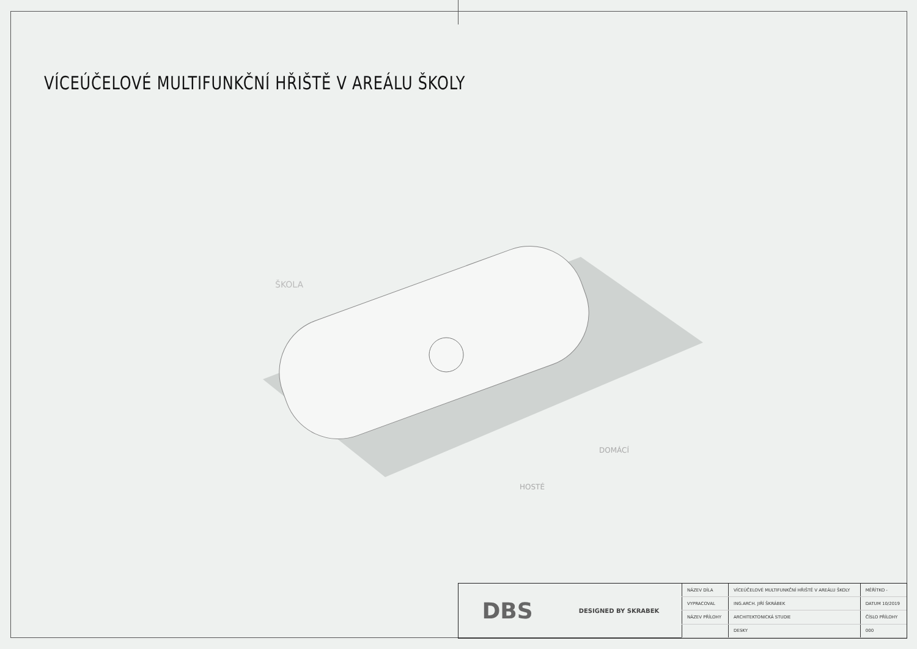VÍCEÚČELOVÉ MULTIFUNKČNÍ HŘIŠTĚ V AREÁLU ŠKOLY
ŠKOLA
HOSTÉ
DOMÁCÍ
DBS
DESIGNED BY SKRABEK
| NÁZEV DÍLA | VÍCEÚČELOVÉ MULTIFUNKČNÍ HŘIŠTĚ V AREÁLU ŠKOLY | MĚŘÍTKO - |
| VYPRACOVAL | ING.ARCH. JIŘÍ ŠKRÁBEK | DATUM 10/2019 |
| NÁZEV PŘÍLOHY | ARCHITEKTONICKÁ STUDIE | ČÍSLO PŘÍLOHY |
| | DESKY | 000 |